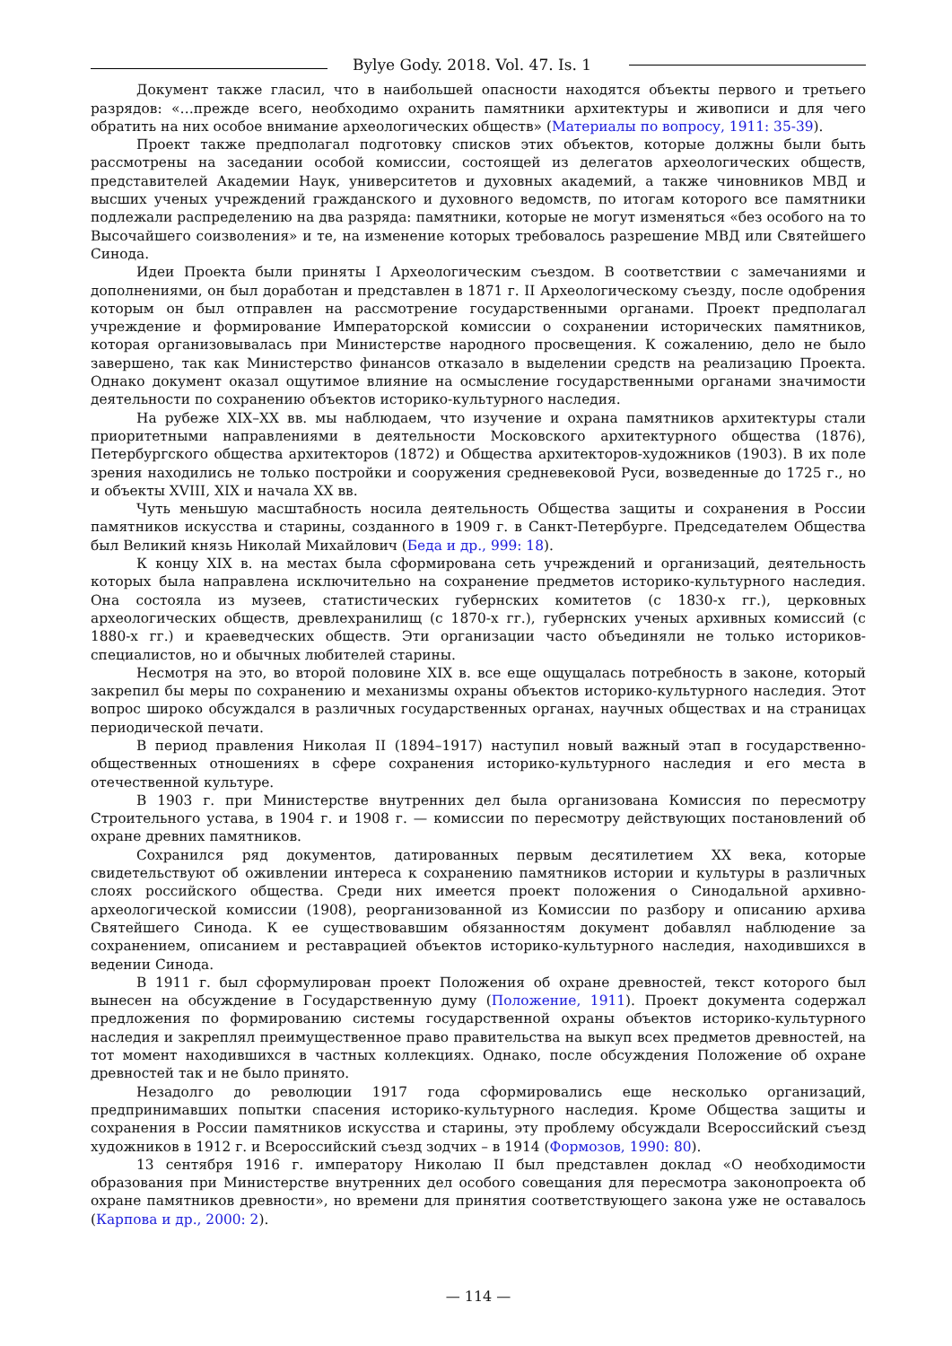Bylye Gody. 2018. Vol. 47. Is. 1
Документ также гласил, что в наибольшей опасности находятся объекты первого и третьего разрядов: «…прежде всего, необходимо охранить памятники архитектуры и живописи и для чего обратить на них особое внимание археологических обществ» (Материалы по вопросу, 1911: 35-39).
Проект также предполагал подготовку списков этих объектов, которые должны были быть рассмотрены на заседании особой комиссии, состоящей из делегатов археологических обществ, представителей Академии Наук, университетов и духовных академий, а также чиновников МВД и высших ученых учреждений гражданского и духовного ведомств, по итогам которого все памятники подлежали распределению на два разряда: памятники, которые не могут изменяться «без особого на то Высочайшего соизволения» и те, на изменение которых требовалось разрешение МВД или Святейшего Синода.
Идеи Проекта были приняты I Археологическим съездом. В соответствии с замечаниями и дополнениями, он был доработан и представлен в 1871 г. II Археологическому съезду, после одобрения которым он был отправлен на рассмотрение государственными органами. Проект предполагал учреждение и формирование Императорской комиссии о сохранении исторических памятников, которая организовывалась при Министерстве народного просвещения. К сожалению, дело не было завершено, так как Министерство финансов отказало в выделении средств на реализацию Проекта. Однако документ оказал ощутимое влияние на осмысление государственными органами значимости деятельности по сохранению объектов историко-культурного наследия.
На рубеже XIX–XX вв. мы наблюдаем, что изучение и охрана памятников архитектуры стали приоритетными направлениями в деятельности Московского архитектурного общества (1876), Петербургского общества архитекторов (1872) и Общества архитекторов-художников (1903). В их поле зрения находились не только постройки и сооружения средневековой Руси, возведенные до 1725 г., но и объекты XVIII, XIX и начала XX вв.
Чуть меньшую масштабность носила деятельность Общества защиты и сохранения в России памятников искусства и старины, созданного в 1909 г. в Санкт-Петербурге. Председателем Общества был Великий князь Николай Михайлович (Беда и др., 999: 18).
К концу XIX в. на местах была сформирована сеть учреждений и организаций, деятельность которых была направлена исключительно на сохранение предметов историко-культурного наследия. Она состояла из музеев, статистических губернских комитетов (с 1830-х гг.), церковных археологических обществ, древлехранилищ (с 1870-х гг.), губернских ученых архивных комиссий (с 1880-х гг.) и краеведческих обществ. Эти организации часто объединяли не только историков-специалистов, но и обычных любителей старины.
Несмотря на это, во второй половине XIX в. все еще ощущалась потребность в законе, который закрепил бы меры по сохранению и механизмы охраны объектов историко-культурного наследия. Этот вопрос широко обсуждался в различных государственных органах, научных обществах и на страницах периодической печати.
В период правления Николая II (1894–1917) наступил новый важный этап в государственно-общественных отношениях в сфере сохранения историко-культурного наследия и его места в отечественной культуре.
В 1903 г. при Министерстве внутренних дел была организована Комиссия по пересмотру Строительного устава, в 1904 г. и 1908 г. — комиссии по пересмотру действующих постановлений об охране древних памятников.
Сохранился ряд документов, датированных первым десятилетием XX века, которые свидетельствуют об оживлении интереса к сохранению памятников истории и культуры в различных слоях российского общества. Среди них имеется проект положения о Синодальной архивно-археологической комиссии (1908), реорганизованной из Комиссии по разбору и описанию архива Святейшего Синода. К ее существовавшим обязанностям документ добавлял наблюдение за сохранением, описанием и реставрацией объектов историко-культурного наследия, находившихся в ведении Синода.
В 1911 г. был сформулирован проект Положения об охране древностей, текст которого был вынесен на обсуждение в Государственную думу (Положение, 1911). Проект документа содержал предложения по формированию системы государственной охраны объектов историко-культурного наследия и закреплял преимущественное право правительства на выкуп всех предметов древностей, на тот момент находившихся в частных коллекциях. Однако, после обсуждения Положение об охране древностей так и не было принято.
Незадолго до революции 1917 года сформировались еще несколько организаций, предпринимавших попытки спасения историко-культурного наследия. Кроме Общества защиты и сохранения в России памятников искусства и старины, эту проблему обсуждали Всероссийский съезд художников в 1912 г. и Всероссийский съезд зодчих – в 1914 (Формозов, 1990: 80).
13 сентября 1916 г. императору Николаю II был представлен доклад «О необходимости образования при Министерстве внутренних дел особого совещания для пересмотра законопроекта об охране памятников древности», но времени для принятия соответствующего закона уже не оставалось (Карпова и др., 2000: 2).
— 114 —